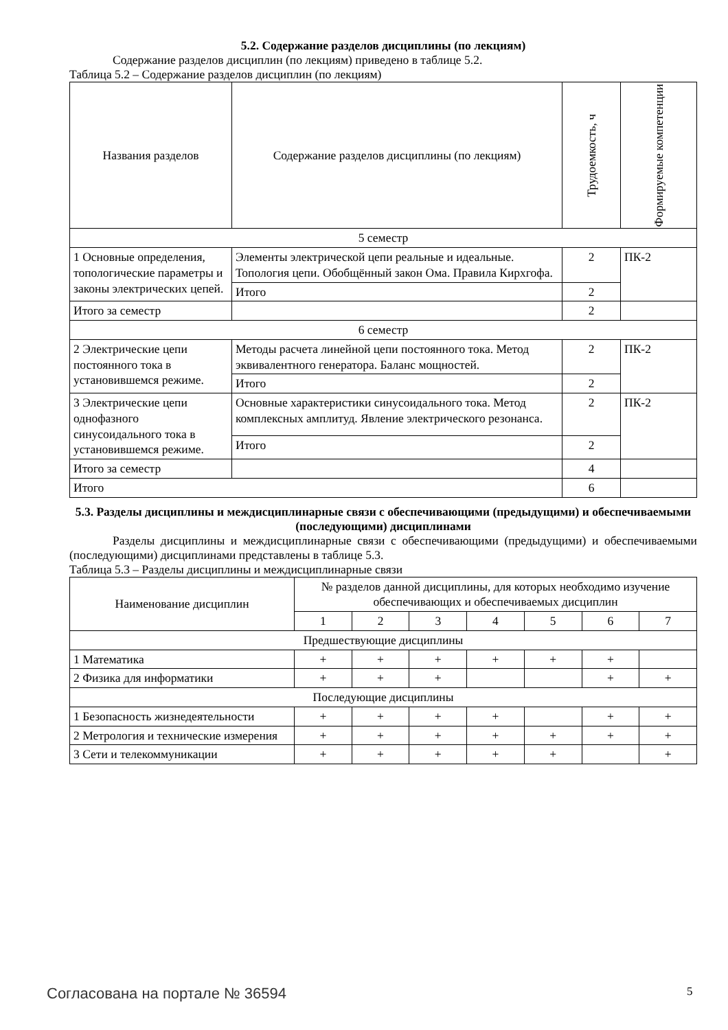5.2. Содержание разделов дисциплины (по лекциям)
Содержание разделов дисциплин (по лекциям) приведено в таблице 5.2.
Таблица 5.2 – Содержание разделов дисциплин (по лекциям)
| Названия разделов | Содержание разделов дисциплины (по лекциям) | Трудоемкость, ч | Формируемые компетенции |
| --- | --- | --- | --- |
| 5 семестр | | | |
| 1 Основные определения, топологические параметры и законы электрических цепей. | Элементы электрической цепи реальные и идеальные. Топология цепи. Обобщённый закон Ома. Правила Кирхгофа. | 2 | ПК-2 |
| | Итого | 2 | |
| Итого за семестр | | 2 | |
| 6 семестр | | | |
| 2 Электрические цепи постоянного тока в установившемся режиме. | Методы расчета линейной цепи постоянного тока. Метод эквивалентного генератора. Баланс мощностей. | 2 | ПК-2 |
| | Итого | 2 | |
| 3 Электрические цепи однофазного синусоидального тока в установившемся режиме. | Основные характеристики синусоидального тока. Метод комплексных амплитуд. Явление электрического резонанса. | 2 | ПК-2 |
| | Итого | 2 | |
| Итого за семестр | | 4 | |
| Итого | | 6 | |
5.3. Разделы дисциплины и междисциплинарные связи с обеспечивающими (предыдущими) и обеспечиваемыми (последующими) дисциплинами
Разделы дисциплины и междисциплинарные связи с обеспечивающими (предыдущими) и обеспечиваемыми (последующими) дисциплинами представлены в таблице 5.3.
Таблица 5.3 – Разделы дисциплины и междисциплинарные связи
| Наименование дисциплин | № разделов данной дисциплины, для которых необходимо изучение обеспечивающих и обеспечиваемых дисциплин | | | | | | |
| --- | --- | --- | --- | --- | --- | --- | --- |
| | 1 | 2 | 3 | 4 | 5 | 6 | 7 |
| Предшествующие дисциплины | | | | | | | |
| 1 Математика | + | + | + | + | + | + | |
| 2 Физика для информатики | + | + | + | | | + | + |
| Последующие дисциплины | | | | | | | |
| 1 Безопасность жизнедеятельности | + | + | + | + | | + | + |
| 2 Метрология и технические измерения | + | + | + | + | + | + | + |
| 3 Сети и телекоммуникации | + | + | + | + | + | | + |
Согласована на портале № 36594 5